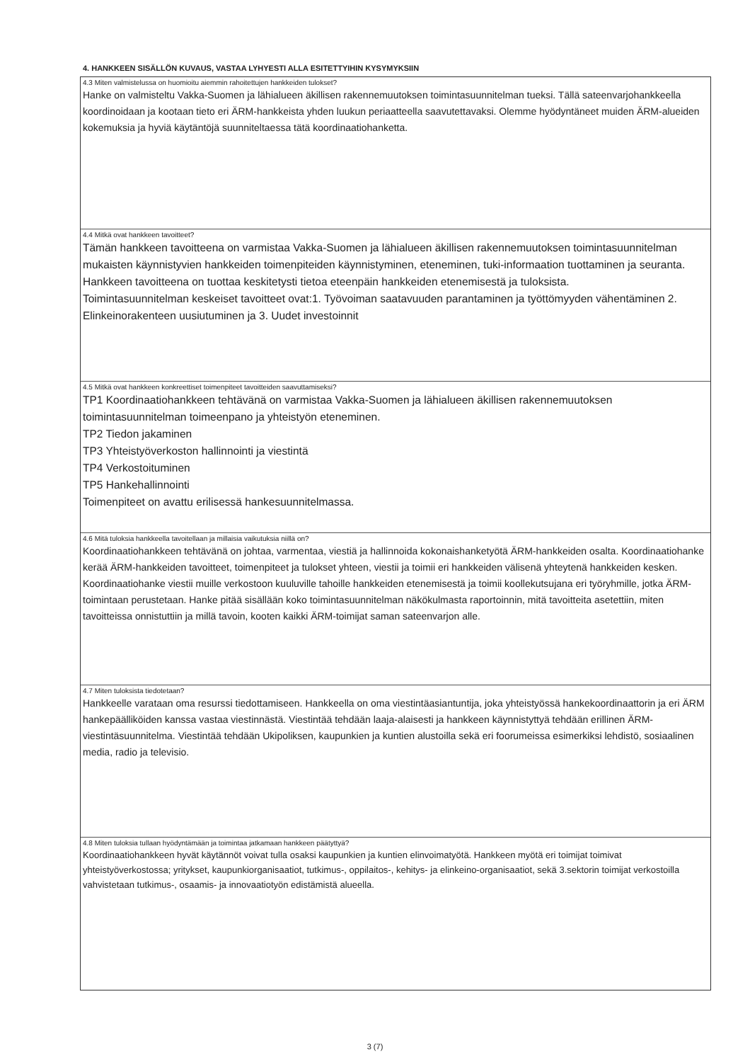4. HANKKEEN SISÄLLÖN KUVAUS, VASTAA LYHYESTI ALLA ESITETTYIHIN KYSYMYKSIIN
4.3 Miten valmistelussa on huomioitu aiemmin rahoitettujen hankkeiden tulokset?
Hanke on valmisteltu Vakka-Suomen ja lähialueen äkillisen rakennemuutoksen toimintasuunnitelman tueksi. Tällä sateenvarjohankkeella koordinoidaan ja kootaan tieto eri ÄRM-hankkeista yhden luukun periaatteella saavutettavaksi. Olemme hyödyntäneet muiden ÄRM-alueiden kokemuksia ja hyviä käytäntöjä suunniteltaessa tätä koordinaatiohanketta.
4.4 Mitkä ovat hankkeen tavoitteet?
Tämän hankkeen tavoitteena on varmistaa Vakka-Suomen ja lähialueen äkillisen rakennemuutoksen toimintasuunnitelman mukaisten käynnistyvien hankkeiden toimenpiteiden käynnistyminen, eteneminen, tuki-informaation tuottaminen ja seuranta. Hankkeen tavoitteena on tuottaa keskitetysti tietoa eteenpäin hankkeiden etenemisestä ja tuloksista.
Toimintasuunnitelman keskeiset tavoitteet ovat:1. Työvoiman saatavuuden parantaminen ja työttömyyden vähentäminen 2. Elinkeinorakenteen uusiutuminen ja 3. Uudet investoinnit
4.5 Mitkä ovat hankkeen konkreettiset toimenpiteet tavoitteiden saavuttamiseksi?
TP1 Koordinaatiohankkeen tehtävänä on varmistaa Vakka-Suomen ja lähialueen äkillisen rakennemuutoksen toimintasuunnitelman toimeenpano ja yhteistyön eteneminen.
TP2 Tiedon jakaminen
TP3 Yhteistyöverkoston hallinnointi ja viestintä
TP4 Verkostoituminen
TP5 Hankehallinnointi
Toimenpiteet on avattu erilisessä hankesuunnitelmassa.
4.6 Mitä tuloksia hankkeella tavoitellaan ja millaisia vaikutuksia niillä on?
Koordinaatiohankkeen tehtävänä on johtaa, varmentaa, viestiä ja hallinnoida kokonaishanketyötä ÄRM-hankkeiden osalta. Koordinaatiohanke kerää ÄRM-hankkeiden tavoitteet, toimenpiteet ja tulokset yhteen, viestii ja toimii eri hankkeiden välisenä yhteytenä hankkeiden kesken. Koordinaatiohanke viestii muille verkostoon kuuluville tahoille hankkeiden etenemisestä ja toimii koollekutsujana eri työryhmille, jotka ÄRM-toimintaan perustetaan. Hanke pitää sisällään koko toimintasuunnitelman näkökulmasta raportoinnin, mitä tavoitteita asetettiin, miten tavoitteissa onnistuttiin ja millä tavoin, kooten kaikki ÄRM-toimijat saman sateenvarjon alle.
4.7 Miten tuloksista tiedotetaan?
Hankkeelle varataan oma resurssi tiedottamiseen. Hankkeella on oma viestintäasiantuntija, joka yhteistyössä hankekoordinaattorin ja eri ÄRM hankepäälliköiden kanssa vastaa viestinnästä. Viestintää tehdään laaja-alaisesti ja hankkeen käynnistyttyä tehdään erillinen ÄRM- viestintäsuunnitelma. Viestintää tehdään Ukipoliksen, kaupunkien ja kuntien alustoilla sekä eri foorumeissa esimerkiksi lehdistö, sosiaalinen media, radio ja televisio.
4.8 Miten tuloksia tullaan hyödyntämään ja toimintaa jatkamaan hankkeen päätyttyä?
Koordinaatiohankkeen hyvät käytännöt voivat tulla osaksi kaupunkien ja kuntien elinvoimatyötä. Hankkeen myötä eri toimijat toimivat yhteistyöverkostossa; yritykset, kaupunkiorganisaatiot, tutkimus-, oppilaitos-, kehitys- ja elinkeino-organisaatiot, sekä 3.sektorin toimijat verkostoilla vahvistetaan tutkimus-, osaamis- ja innovaatiotyön edistämistä alueella.
3 (7)